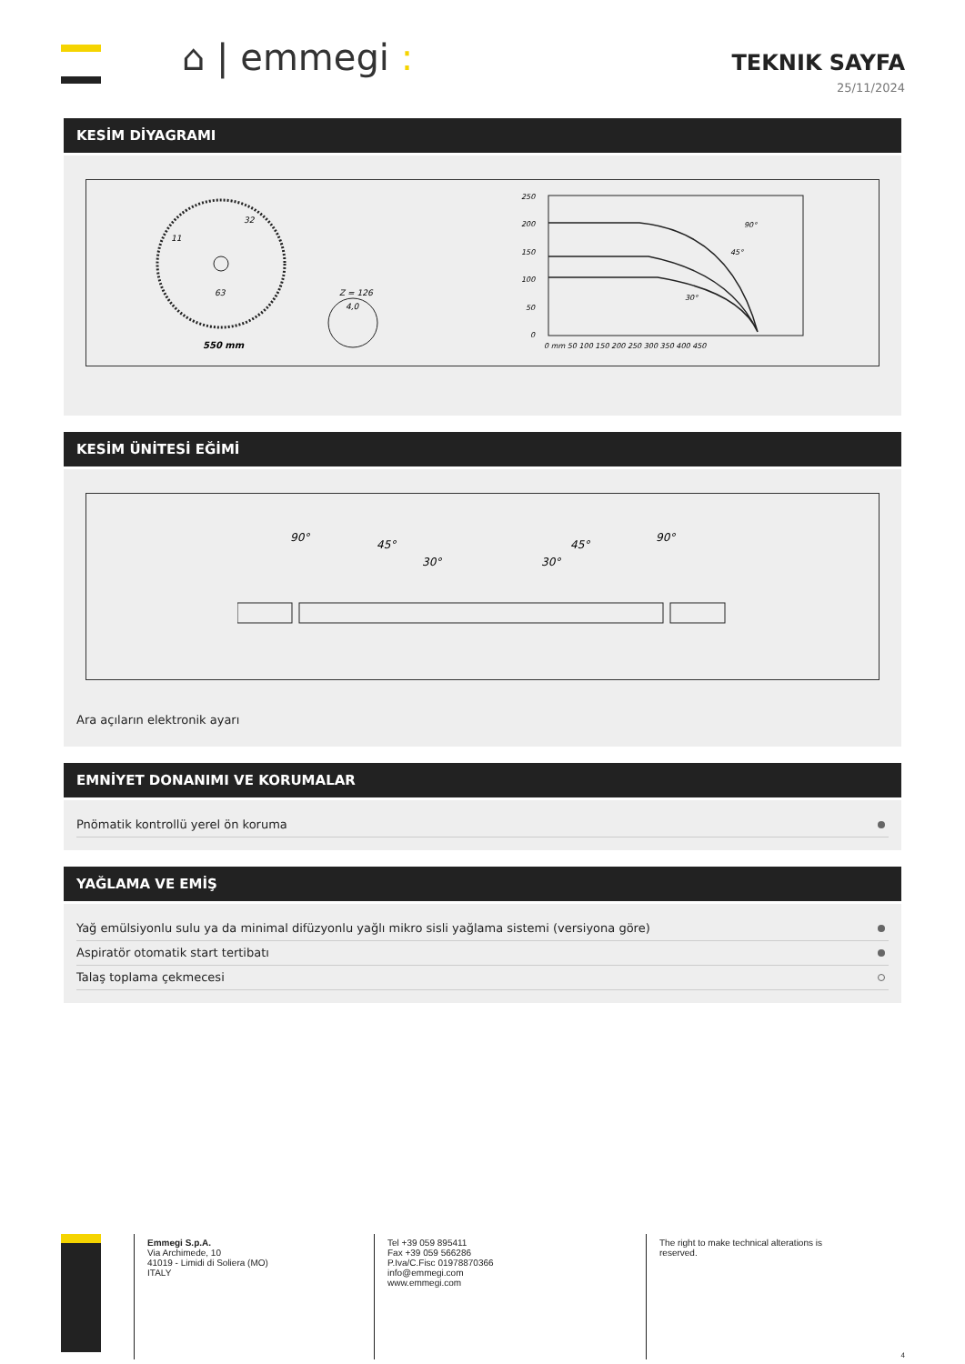⌂ | emmegi :
TEKNIK SAYFA
25/11/2024
KESİM DİYAGRAMI
550 mm
Z = 126
4,0
32
63
11
250
200
150
100
50
0
90°
45°
30°
0 mm 50 100 150 200 250 300 350 400 450
KESİM ÜNİTESİ EĞİMİ
90°
45°
30°
30°
45°
90°
Ara açıların elektronik ayarı
EMNİYET DONANIMI VE KORUMALAR
Pnömatik kontrollü yerel ön koruma
YAĞLAMA VE EMİŞ
Yağ emülsiyonlu sulu ya da minimal difüzyonlu yağlı mikro sisli yağlama sistemi (versiyona göre)
Aspiratör otomatik start tertibatı
Talaş toplama çekmecesi
Emmegi S.p.A.
Via Archimede, 10
41019 - Limidi di Soliera (MO)
ITALY
Tel +39 059 895411
Fax +39 059 566286
P.Iva/C.Fisc 01978870366
info@emmegi.com
www.emmegi.com
The right to make technical alterations is
reserved.
4